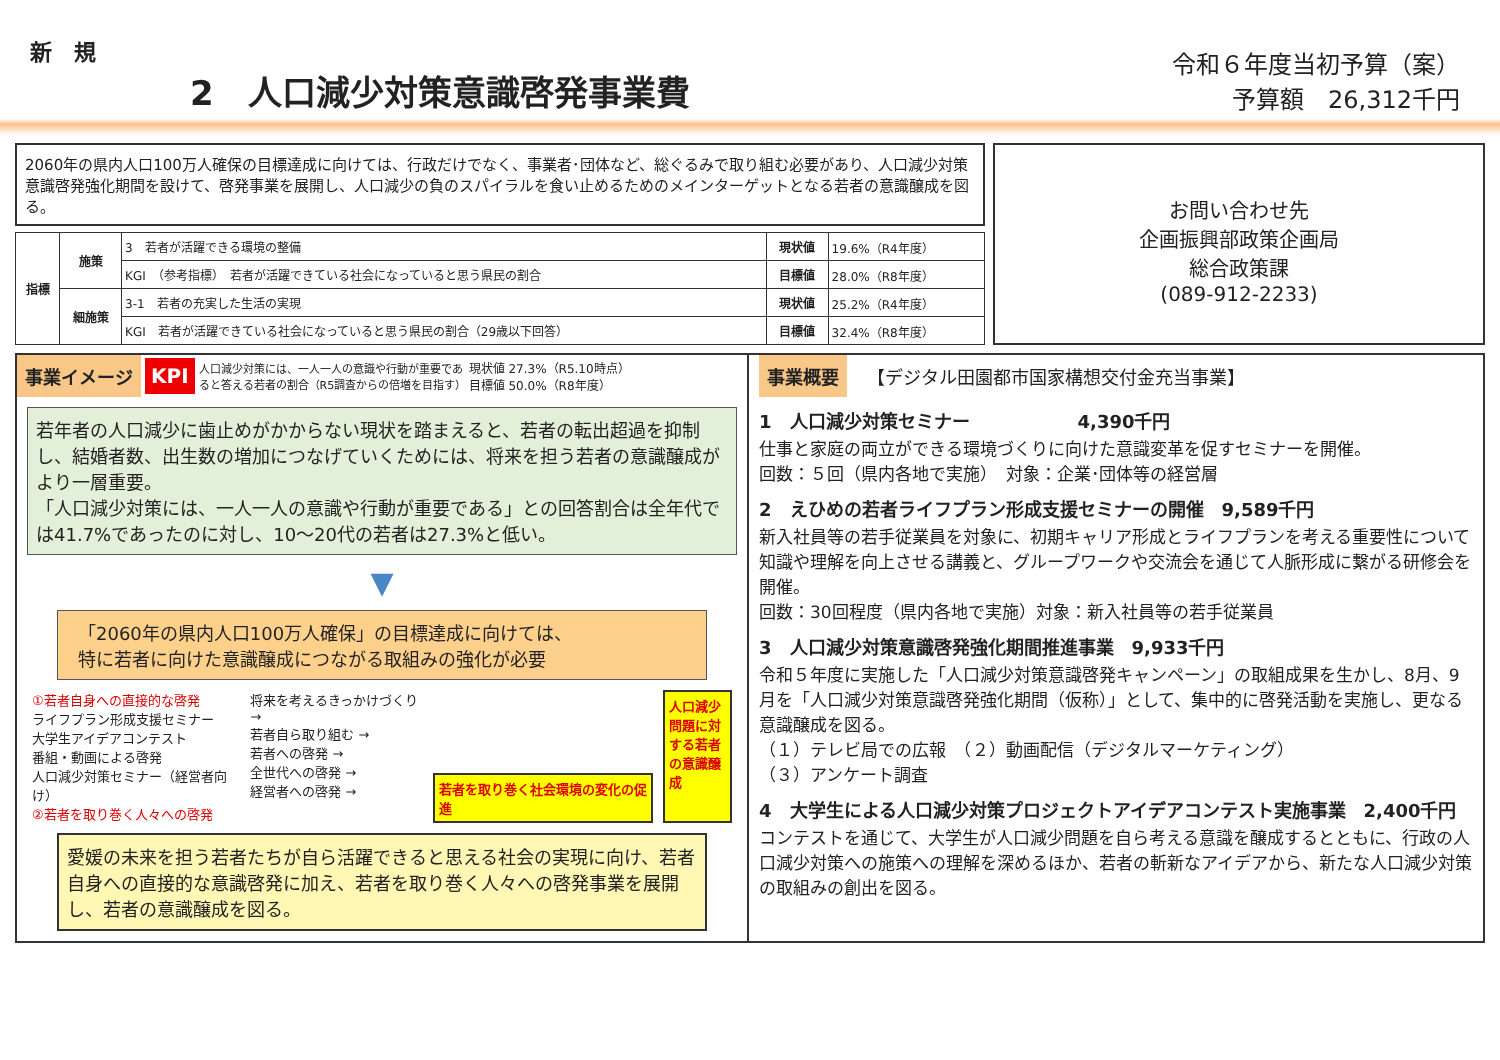新　規
2　人口減少対策意識啓発事業費
令和６年度当初予算（案）
予算額　26,312千円
2060年の県内人口100万人確保の目標達成に向けては、行政だけでなく、事業者･団体など、総ぐるみで取り組む必要があり、人口減少対策意識啓発強化期間を設けて、啓発事業を展開し、人口減少の負のスパイラルを食い止めるためのメインターゲットとなる若者の意識醸成を図る。
| 指標 | 施策 | 3 若者が活躍できる環境の整備 | 現状値 | 19.6%（R4年度） |
| | | KGI （参考指標） 若者が活躍できている社会になっていると思う県民の割合 | 目標値 | 28.0%（R8年度） |
| | 細施策 | 3-1 若者の充実した生活の実現 | 現状値 | 25.2%（R4年度） |
| | | KGI 若者が活躍できている社会になっていると思う県民の割合（29歳以下回答） | 目標値 | 32.4%（R8年度） |
お問い合わせ先
企画振興部政策企画局
総合政策課
(089-912-2233)
事業イメージ KPI 人口減少対策には、一人一人の意識や行動が重要であると答える若者の割合（R5調査からの倍増を目指す） 現状値 27.3%（R5.10時点）
目標値 50.0%（R8年度）
若年者の人口減少に歯止めがかからない現状を踏まえると、若者の転出超過を抑制し、結婚者数、出生数の増加につなげていくためには、将来を担う若者の意識醸成がより一層重要。
「人口減少対策には、一人一人の意識や行動が重要である」との回答割合は全年代では41.7%であったのに対し、10～20代の若者は27.3%と低い。
▼
「2060年の県内人口100万人確保」の目標達成に向けては、
特に若者に向けた意識醸成につながる取組みの強化が必要
①若者自身への直接的な啓発
ライフプラン形成支援セミナー
大学生アイデアコンテスト
番組・動画による啓発
人口減少対策セミナー（経営者向け）
②若者を取り巻く人々への啓発
将来を考えるきっかけづくり →
若者自ら取り組む →
若者への啓発 →
全世代への啓発 →
経営者への啓発 →
若者を取り巻く社会環境の変化の促進 人口減少問題に対する若者の意識醸成
愛媛の未来を担う若者たちが自ら活躍できると思える社会の実現に向け、若者自身への直接的な意識啓発に加え、若者を取り巻く人々への啓発事業を展開し、若者の意識醸成を図る。
事業概要 【デジタル田園都市国家構想交付金充当事業】
1　人口減少対策セミナー　　　　　　4,390千円
仕事と家庭の両立ができる環境づくりに向けた意識変革を促すセミナーを開催。
回数：５回（県内各地で実施）　対象：企業･団体等の経営層
2　えひめの若者ライフプラン形成支援セミナーの開催　9,589千円
新入社員等の若手従業員を対象に、初期キャリア形成とライフプランを考える重要性について知識や理解を向上させる講義と、グループワークや交流会を通じて人脈形成に繋がる研修会を開催。
回数：30回程度（県内各地で実施）対象：新入社員等の若手従業員
3　人口減少対策意識啓発強化期間推進事業　9,933千円
令和５年度に実施した「人口減少対策意識啓発キャンペーン」の取組成果を生かし、8月、9月を「人口減少対策意識啓発強化期間（仮称）」として、集中的に啓発活動を実施し、更なる意識醸成を図る。
（１）テレビ局での広報　（２）動画配信（デジタルマーケティング）
（３）アンケート調査
4　大学生による人口減少対策プロジェクトアイデアコンテスト実施事業　2,400千円
コンテストを通じて、大学生が人口減少問題を自ら考える意識を醸成するとともに、行政の人口減少対策への施策への理解を深めるほか、若者の斬新なアイデアから、新たな人口減少対策の取組みの創出を図る。